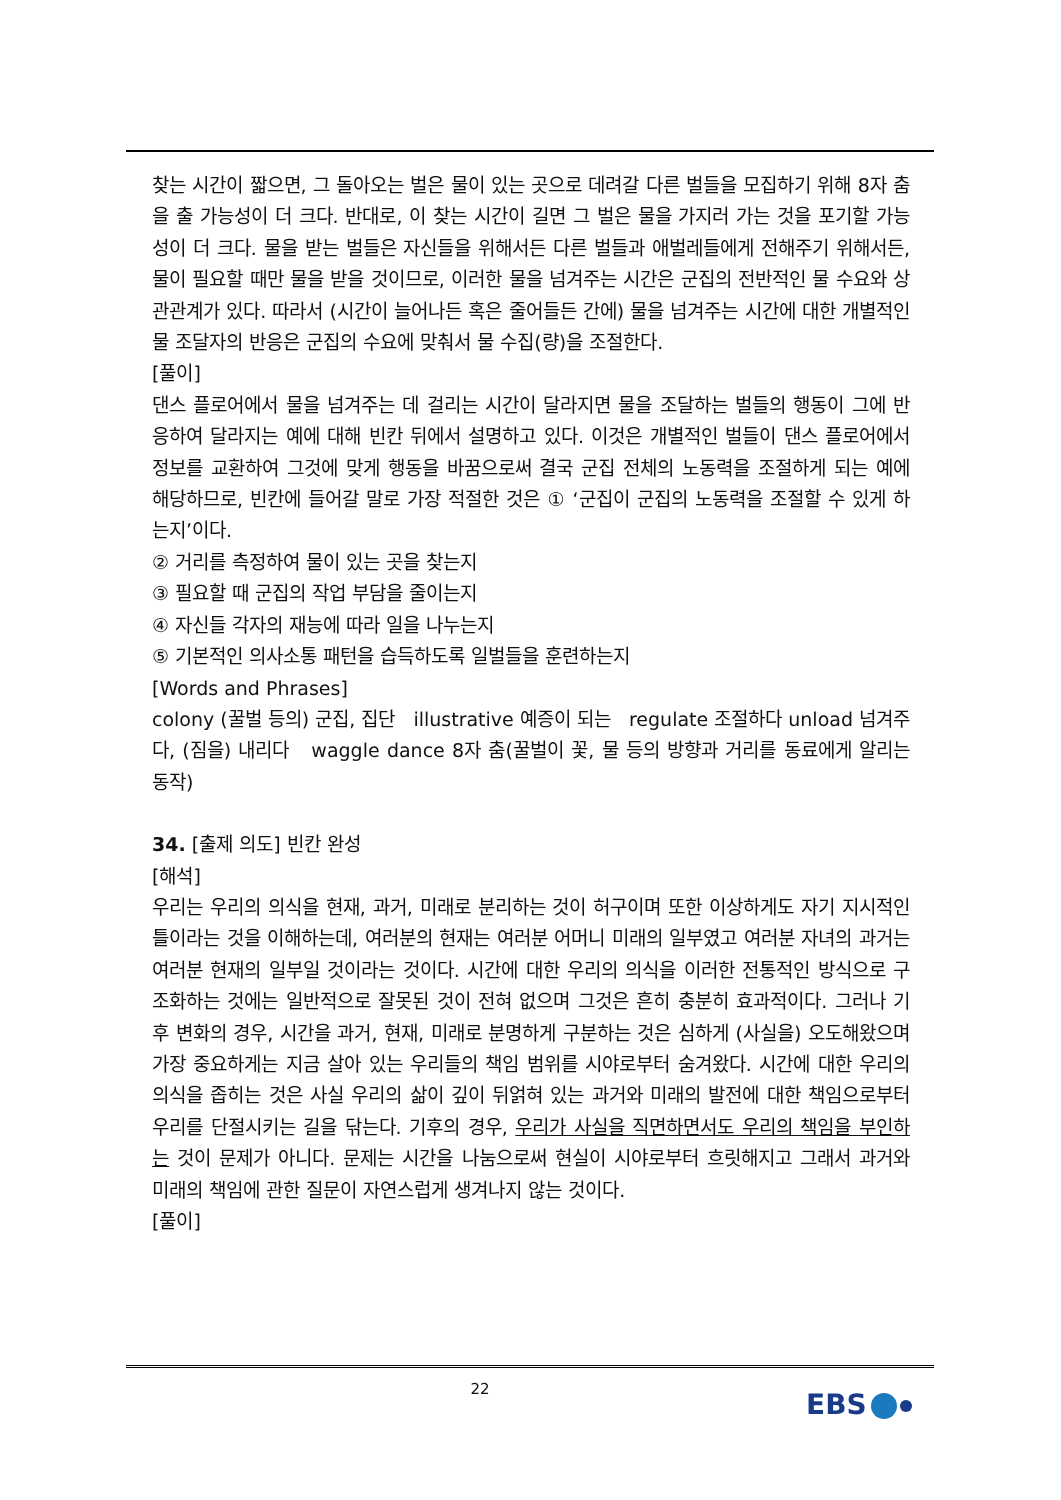찾는 시간이 짧으면, 그 돌아오는 벌은 물이 있는 곳으로 데려갈 다른 벌들을 모집하기 위해 8자 춤을 출 가능성이 더 크다. 반대로, 이 찾는 시간이 길면 그 벌은 물을 가지러 가는 것을 포기할 가능성이 더 크다. 물을 받는 벌들은 자신들을 위해서든 다른 벌들과 애벌레들에게 전해주기 위해서든, 물이 필요할 때만 물을 받을 것이므로, 이러한 물을 넘겨주는 시간은 군집의 전반적인 물 수요와 상관관계가 있다. 따라서 (시간이 늘어나든 혹은 줄어들든 간에) 물을 넘겨주는 시간에 대한 개별적인 물 조달자의 반응은 군집의 수요에 맞춰서 물 수집(량)을 조절한다.
[풀이]
댄스 플로어에서 물을 넘겨주는 데 걸리는 시간이 달라지면 물을 조달하는 벌들의 행동이 그에 반응하여 달라지는 예에 대해 빈칸 뒤에서 설명하고 있다. 이것은 개별적인 벌들이 댄스 플로어에서 정보를 교환하여 그것에 맞게 행동을 바꿈으로써 결국 군집 전체의 노동력을 조절하게 되는 예에 해당하므로, 빈칸에 들어갈 말로 가장 적절한 것은 ① ‘군집이 군집의 노동력을 조절할 수 있게 하는지’이다.
② 거리를 측정하여 물이 있는 곳을 찾는지
③ 필요할 때 군집의 작업 부담을 줄이는지
④ 자신들 각자의 재능에 따라 일을 나누는지
⑤ 기본적인 의사소통 패턴을 습득하도록 일벌들을 훈련하는지
[Words and Phrases]
colony (꿀벌 등의) 군집, 집단 illustrative 예증이 되는 regulate 조절하다 unload 넘겨주다, (짐을) 내리다 waggle dance 8자 춤(꿀벌이 꽃, 물 등의 방향과 거리를 동료에게 알리는 동작)
34. [출제 의도] 빈칸 완성
[해석]
우리는 우리의 의식을 현재, 과거, 미래로 분리하는 것이 허구이며 또한 이상하게도 자기 지시적인 틀이라는 것을 이해하는데, 여러분의 현재는 여러분 어머니 미래의 일부였고 여러분 자녀의 과거는 여러분 현재의 일부일 것이라는 것이다. 시간에 대한 우리의 의식을 이러한 전통적인 방식으로 구조화하는 것에는 일반적으로 잘못된 것이 전혀 없으며 그것은 흔히 충분히 효과적이다. 그러나 기후 변화의 경우, 시간을 과거, 현재, 미래로 분명하게 구분하는 것은 심하게 (사실을) 오도해왔으며 가장 중요하게는 지금 살아 있는 우리들의 책임 범위를 시야로부터 숨겨왔다. 시간에 대한 우리의 의식을 좁히는 것은 사실 우리의 삶이 깊이 뒤얽혀 있는 과거와 미래의 발전에 대한 책임으로부터 우리를 단절시키는 길을 닦는다. 기후의 경우, 우리가 사실을 직면하면서도 우리의 책임을 부인하는 것이 문제가 아니다. 문제는 시간을 나눔으로써 현실이 시야로부터 흐릿해지고 그래서 과거와 미래의 책임에 관한 질문이 자연스럽게 생겨나지 않는 것이다.
[풀이]
22 EBS